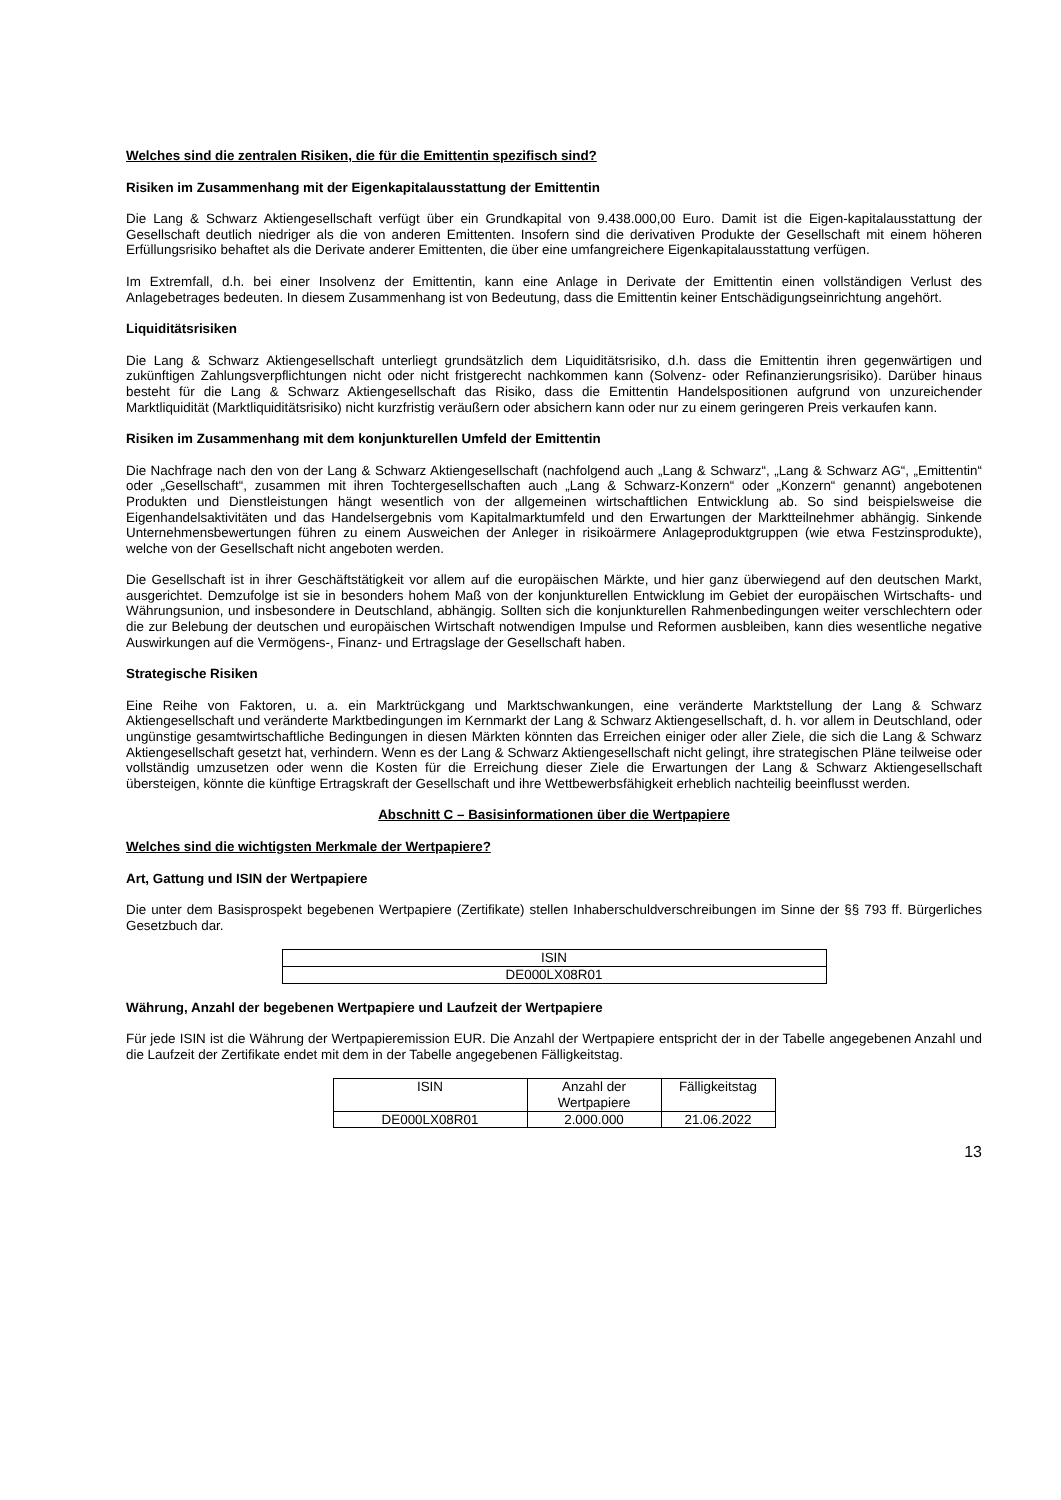Welches sind die zentralen Risiken, die für die Emittentin spezifisch sind?
Risiken im Zusammenhang mit der Eigenkapitalausstattung der Emittentin
Die Lang & Schwarz Aktiengesellschaft verfügt über ein Grundkapital von 9.438.000,00 Euro. Damit ist die Eigen-kapitalausstattung der Gesellschaft deutlich niedriger als die von anderen Emittenten. Insofern sind die derivativen Produkte der Gesellschaft mit einem höheren Erfüllungsrisiko behaftet als die Derivate anderer Emittenten, die über eine umfangreichere Eigenkapitalausstattung verfügen.
Im Extremfall, d.h. bei einer Insolvenz der Emittentin, kann eine Anlage in Derivate der Emittentin einen vollständigen Verlust des Anlagebetrages bedeuten. In diesem Zusammenhang ist von Bedeutung, dass die Emittentin keiner Entschädigungseinrichtung angehört.
Liquiditätsrisiken
Die Lang & Schwarz Aktiengesellschaft unterliegt grundsätzlich dem Liquiditätsrisiko, d.h. dass die Emittentin ihren gegenwärtigen und zukünftigen Zahlungsverpflichtungen nicht oder nicht fristgerecht nachkommen kann (Solvenz- oder Refinanzierungsrisiko). Darüber hinaus besteht für die Lang & Schwarz Aktiengesellschaft das Risiko, dass die Emittentin Handelspositionen aufgrund von unzureichender Marktliquidität (Marktliquiditätsrisiko) nicht kurzfristig veräußern oder absichern kann oder nur zu einem geringeren Preis verkaufen kann.
Risiken im Zusammenhang mit dem konjunkturellen Umfeld der Emittentin
Die Nachfrage nach den von der Lang & Schwarz Aktiengesellschaft (nachfolgend auch „Lang & Schwarz“, „Lang & Schwarz AG“, „Emittentin“ oder „Gesellschaft“, zusammen mit ihren Tochtergesellschaften auch „Lang & Schwarz-Konzern“ oder „Konzern“ genannt) angebotenen Produkten und Dienstleistungen hängt wesentlich von der allgemeinen wirtschaftlichen Entwicklung ab. So sind beispielsweise die Eigenhandelsaktivitäten und das Handelsergebnis vom Kapitalmarktumfeld und den Erwartungen der Marktteilnehmer abhängig. Sinkende Unternehmensbewertungen führen zu einem Ausweichen der Anleger in risikoärmere Anlageproduktgruppen (wie etwa Festzinsprodukte), welche von der Gesellschaft nicht angeboten werden.
Die Gesellschaft ist in ihrer Geschäftstätigkeit vor allem auf die europäischen Märkte, und hier ganz überwiegend auf den deutschen Markt, ausgerichtet. Demzufolge ist sie in besonders hohem Maß von der konjunkturellen Entwicklung im Gebiet der europäischen Wirtschafts- und Währungsunion, und insbesondere in Deutschland, abhängig. Sollten sich die konjunkturellen Rahmenbedingungen weiter verschlechtern oder die zur Belebung der deutschen und europäischen Wirtschaft notwendigen Impulse und Reformen ausbleiben, kann dies wesentliche negative Auswirkungen auf die Vermögens-, Finanz- und Ertragslage der Gesellschaft haben.
Strategische Risiken
Eine Reihe von Faktoren, u. a. ein Marktrückgang und Marktschwankungen, eine veränderte Marktstellung der Lang & Schwarz Aktiengesellschaft und veränderte Marktbedingungen im Kernmarkt der Lang & Schwarz Aktiengesellschaft, d. h. vor allem in Deutschland, oder ungünstige gesamtwirtschaftliche Bedingungen in diesen Märkten könnten das Erreichen einiger oder aller Ziele, die sich die Lang & Schwarz Aktiengesellschaft gesetzt hat, verhindern. Wenn es der Lang & Schwarz Aktiengesellschaft nicht gelingt, ihre strategischen Pläne teilweise oder vollständig umzusetzen oder wenn die Kosten für die Erreichung dieser Ziele die Erwartungen der Lang & Schwarz Aktiengesellschaft übersteigen, könnte die künftige Ertragskraft der Gesellschaft und ihre Wettbewerbsfähigkeit erheblich nachteilig beeinflusst werden.
Abschnitt C – Basisinformationen über die Wertpapiere
Welches sind die wichtigsten Merkmale der Wertpapiere?
Art, Gattung und ISIN der Wertpapiere
Die unter dem Basisprospekt begebenen Wertpapiere (Zertifikate) stellen Inhaberschuldverschreibungen im Sinne der §§ 793 ff. Bürgerliches Gesetzbuch dar.
| ISIN |
| DE000LX08R01 |
Währung, Anzahl der begebenen Wertpapiere und Laufzeit der Wertpapiere
Für jede ISIN ist die Währung der Wertpapieremission EUR. Die Anzahl der Wertpapiere entspricht der in der Tabelle angegebenen Anzahl und die Laufzeit der Zertifikate endet mit dem in der Tabelle angegebenen Fälligkeitstag.
| ISIN | Anzahl der Wertpapiere | Fälligkeitstag |
| DE000LX08R01 | 2.000.000 | 21.06.2022 |
13